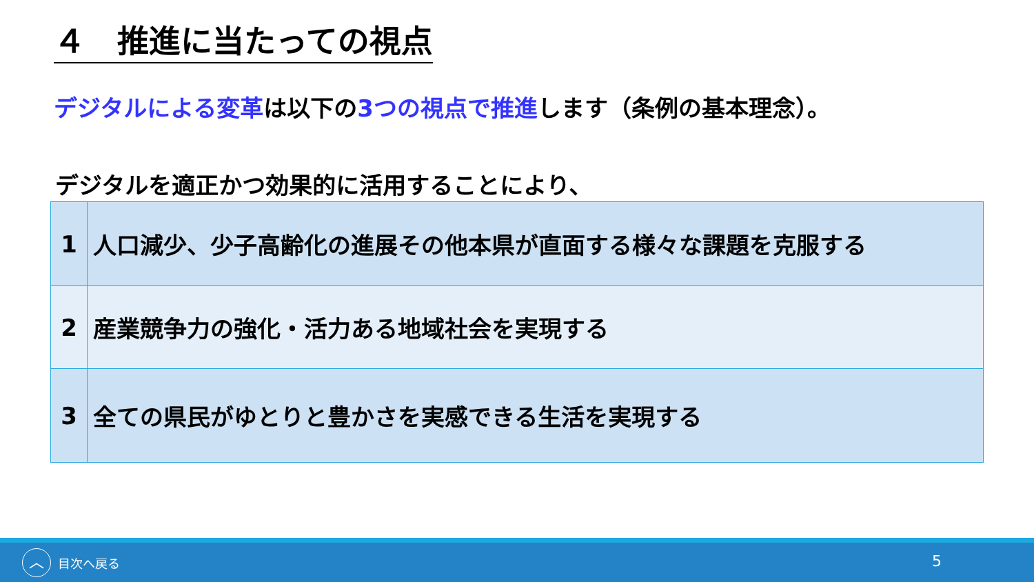４　推進に当たっての視点
デジタルによる変革は以下の3つの視点で推進します（条例の基本理念）。
デジタルを適正かつ効果的に活用することにより、
| 1 | 人口減少、少子高齢化の進展その他本県が直面する様々な課題を克服する |
| 2 | 産業競争力の強化・活力ある地域社会を実現する |
| 3 | 全ての県民がゆとりと豊かさを実感できる生活を実現する |
︿ 目次へ戻る 5